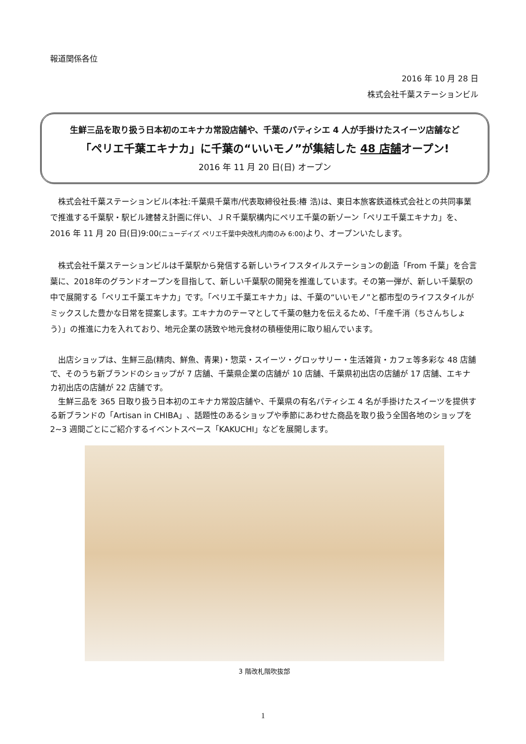報道関係各位
2016 年 10 月 28 日
株式会社千葉ステーションビル
生鮮三品を取り扱う日本初のエキナカ常設店舗や、千葉のパティシエ 4 人が手掛けたスイーツ店舗など
「ペリエ千葉エキナカ」に千葉の“いいモノ”が集結した 48 店舗オープン!
2016 年 11 月 20 日(日) オープン
株式会社千葉ステーションビル(本社:千葉県千葉市/代表取締役社長:椿 浩)は、東日本旅客鉄道株式会社との共同事業で推進する千葉駅・駅ビル建替え計画に伴い、ＪＲ千葉駅構内にペリエ千葉の新ゾーン「ペリエ千葉エキナカ」を、2016 年 11 月 20 日(日)9:00(ニューデイズ ペリエ千葉中央改札内南のみ 6:00) より、オープンいたします。
株式会社千葉ステーションビルは千葉駅から発信する新しいライフスタイルステーションの創造「From 千葉」を合言葉に、2018年のグランドオープンを目指して、新しい千葉駅の開発を推進しています。その第一弾が、新しい千葉駅の中で展開する「ペリエ千葉エキナカ」です。「ペリエ千葉エキナカ」は、千葉の“いいモノ”と都市型のライフスタイルがミックスした豊かな日常を提案します。エキナカのテーマとして千葉の魅力を伝えるため、「千産千消（ちさんちしょう）」の推進に力を入れており、地元企業の誘致や地元食材の積極使用に取り組んでいます。
出店ショップは、生鮮三品(精肉、鮮魚、青果)・惣菜・スイーツ・グロッサリー・生活雑貨・カフェ等多彩な 48 店舗で、そのうち新ブランドのショップが 7 店舗、千葉県企業の店舗が 10 店舗、千葉県初出店の店舗が 17 店舗、エキナカ初出店の店舗が 22 店舗です。
生鮮三品を 365 日取り扱う日本初のエキナカ常設店舗や、千葉県の有名パティシエ 4 名が手掛けたスイーツを提供する新ブランドの「Artisan in CHIBA」、話題性のあるショップや季節にあわせた商品を取り扱う全国各地のショップを 2~3 週間ごとにご紹介するイベントスペース「KAKUCHI」などを展開します。
3 階改札階吹抜部
1